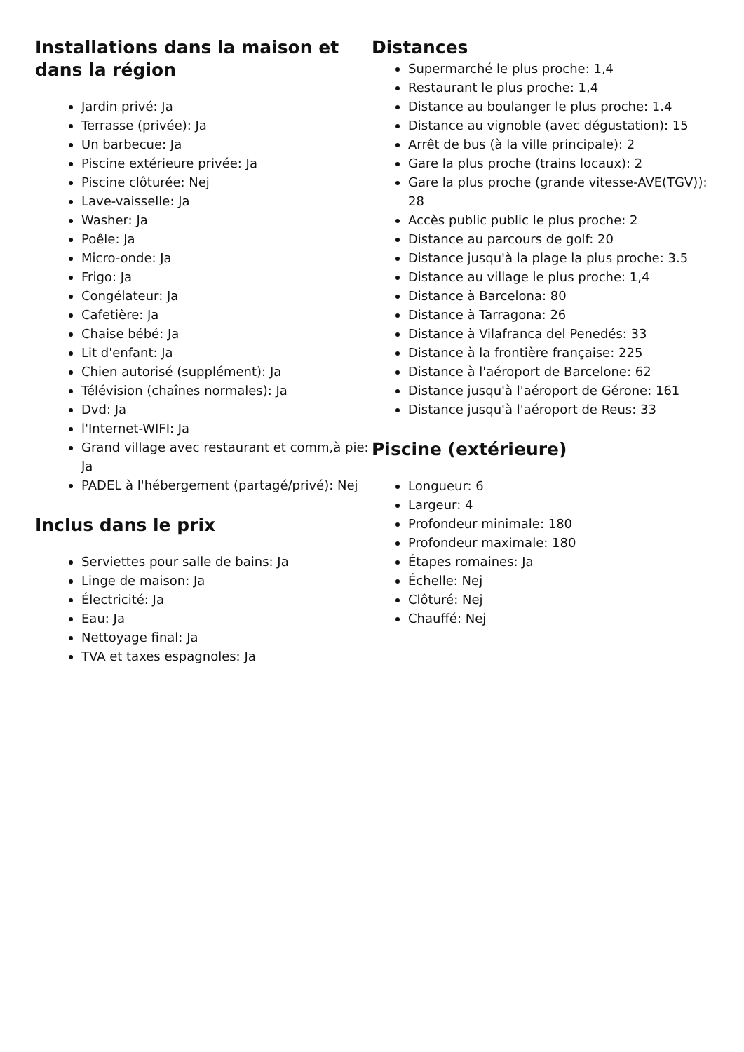Installations dans la maison et dans la région
Jardin privé: Ja
Terrasse (privée): Ja
Un barbecue: Ja
Piscine extérieure privée: Ja
Piscine clôturée: Nej
Lave-vaisselle: Ja
Washer: Ja
Poêle: Ja
Micro-onde: Ja
Frigo: Ja
Congélateur: Ja
Cafetière: Ja
Chaise bébé: Ja
Lit d'enfant: Ja
Chien autorisé (supplément): Ja
Télévision (chaînes normales): Ja
Dvd: Ja
l'Internet-WIFI: Ja
Grand village avec restaurant et comm,à pie: Ja
PADEL à l'hébergement (partagé/privé): Nej
Inclus dans le prix
Serviettes pour salle de bains: Ja
Linge de maison: Ja
Électricité: Ja
Eau: Ja
Nettoyage final: Ja
TVA et taxes espagnoles: Ja
Distances
Supermarché le plus proche: 1,4
Restaurant le plus proche: 1,4
Distance au boulanger le plus proche: 1.4
Distance au vignoble (avec dégustation): 15
Arrêt de bus (à la ville principale): 2
Gare la plus proche (trains locaux): 2
Gare la plus proche (grande vitesse-AVE(TGV)): 28
Accès public public le plus proche: 2
Distance au parcours de golf: 20
Distance jusqu'à la plage la plus proche: 3.5
Distance au village le plus proche: 1,4
Distance à Barcelona: 80
Distance à Tarragona: 26
Distance à Vilafranca del Penedés: 33
Distance à la frontière française: 225
Distance à l'aéroport de Barcelone: 62
Distance jusqu'à l'aéroport de Gérone: 161
Distance jusqu'à l'aéroport de Reus: 33
Piscine (extérieure)
Longueur: 6
Largeur: 4
Profondeur minimale: 180
Profondeur maximale: 180
Étapes romaines: Ja
Échelle: Nej
Clôturé: Nej
Chauffé: Nej